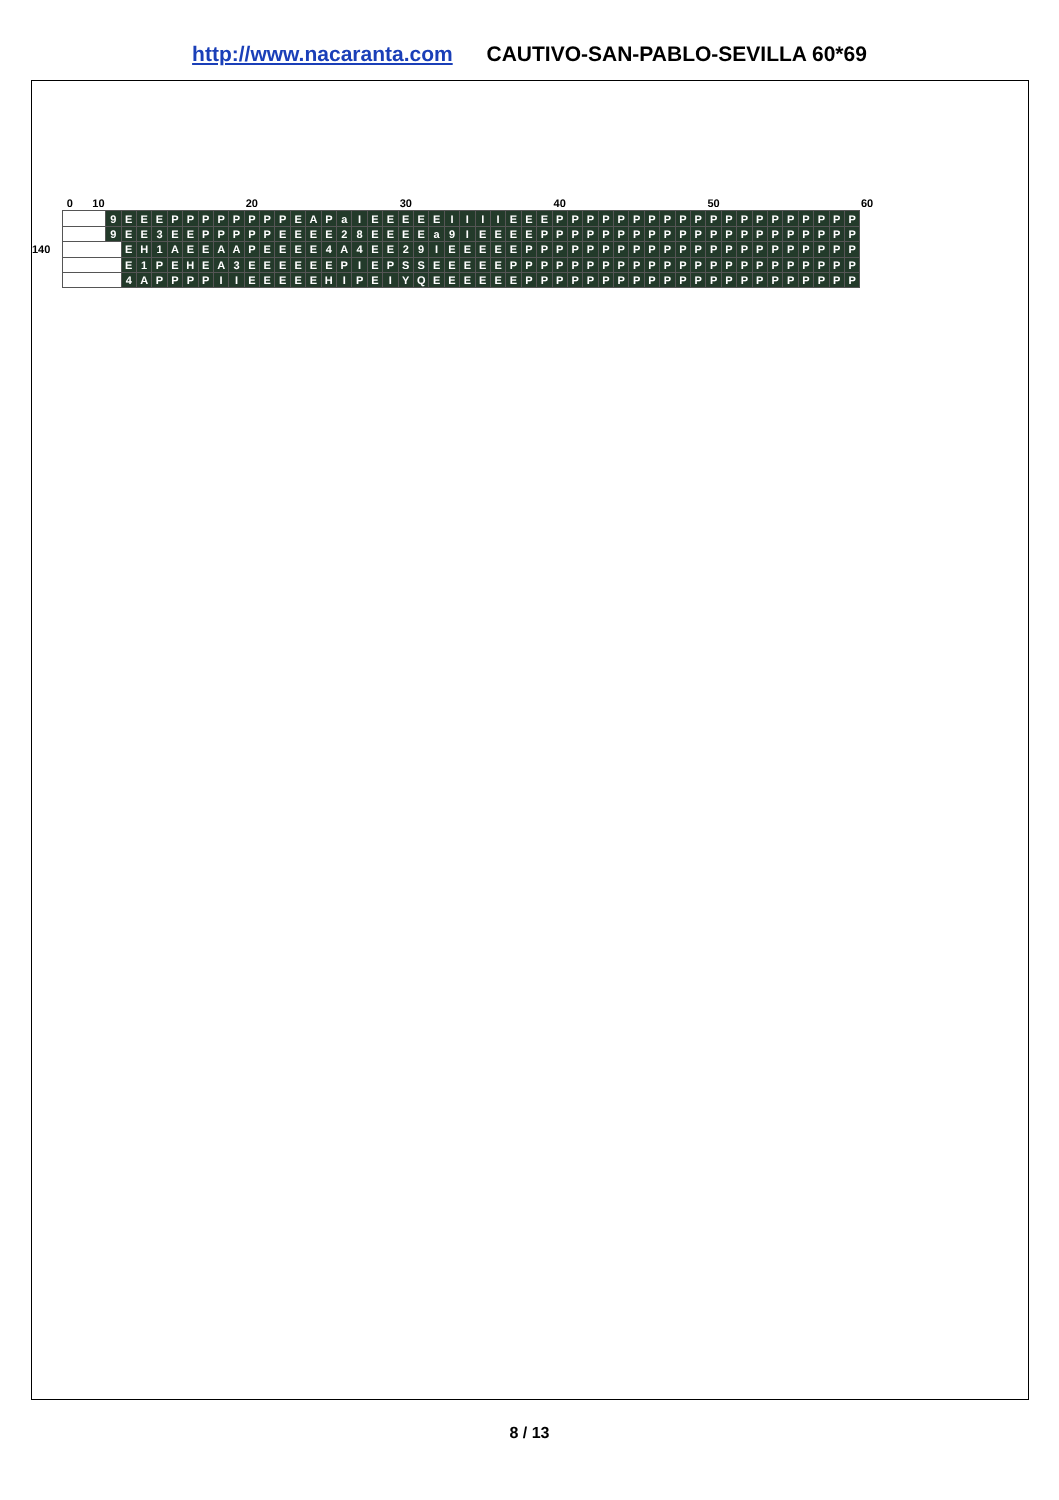http://www.nacaranta.com CAUTIVO-SAN-PABLO-SEVILLA 60*69
| | 0 | | 10 | | | | | | | | | | 20 | | | | | | | | | | 30 | | | | | | | | | | 40 | | | | | | | | | | 50 | | | | | | | | | | 60 |
| --- | --- | --- | --- | --- | --- | --- | --- | --- | --- | --- | --- | --- | --- | --- | --- | --- | --- | --- | --- | --- | --- | --- | --- | --- | --- | --- | --- | --- | --- | --- | --- | --- | --- | --- | --- | --- | --- | --- | --- | --- | --- | --- | --- | --- | --- | --- | --- | --- | --- | --- | --- | --- | --- |
| | | | | 9 | E | E | E | P | P | P | P | P | P | P | P | E | A | P | a | I | E | E | E | E | E | I | I | I | I | E | E | E | P | P | P | P | P | P | P | P | P | P | P | P | P | P | P | P | P | P | P | P | |
| | | | | 9 | E | E | 3 | E | E | P | P | P | P | P | E | E | E | E | 2 | 8 | E | E | E | E | a | 9 | I | E | E | E | E | P | P | P | P | P | P | P | P | P | P | P | P | P | P | P | P | P | P | P | P | P | |
| 140 | | | | | E | H | 1 | A | E | E | A | A | P | E | E | E | E | 4 | A | 4 | E | E | 2 | 9 | I | E | E | E | E | E | P | P | P | P | P | P | P | P | P | P | P | P | P | P | P | P | P | P | P | P | P | P | |
| | | | | | E | 1 | P | E | H | E | A | 3 | E | E | E | E | E | E | P | I | E | P | S | S | E | E | E | E | E | P | P | P | P | P | P | P | P | P | P | P | P | P | P | P | P | P | P | P | P | P | P | P | |
| | | | | | 4 | A | P | P | P | P | I | I | E | E | E | E | E | H | I | P | E | I | Y | Q | E | E | E | E | E | E | P | P | P | P | P | P | P | P | P | P | P | P | P | P | P | P | P | P | P | P | P | P | |
8 / 13